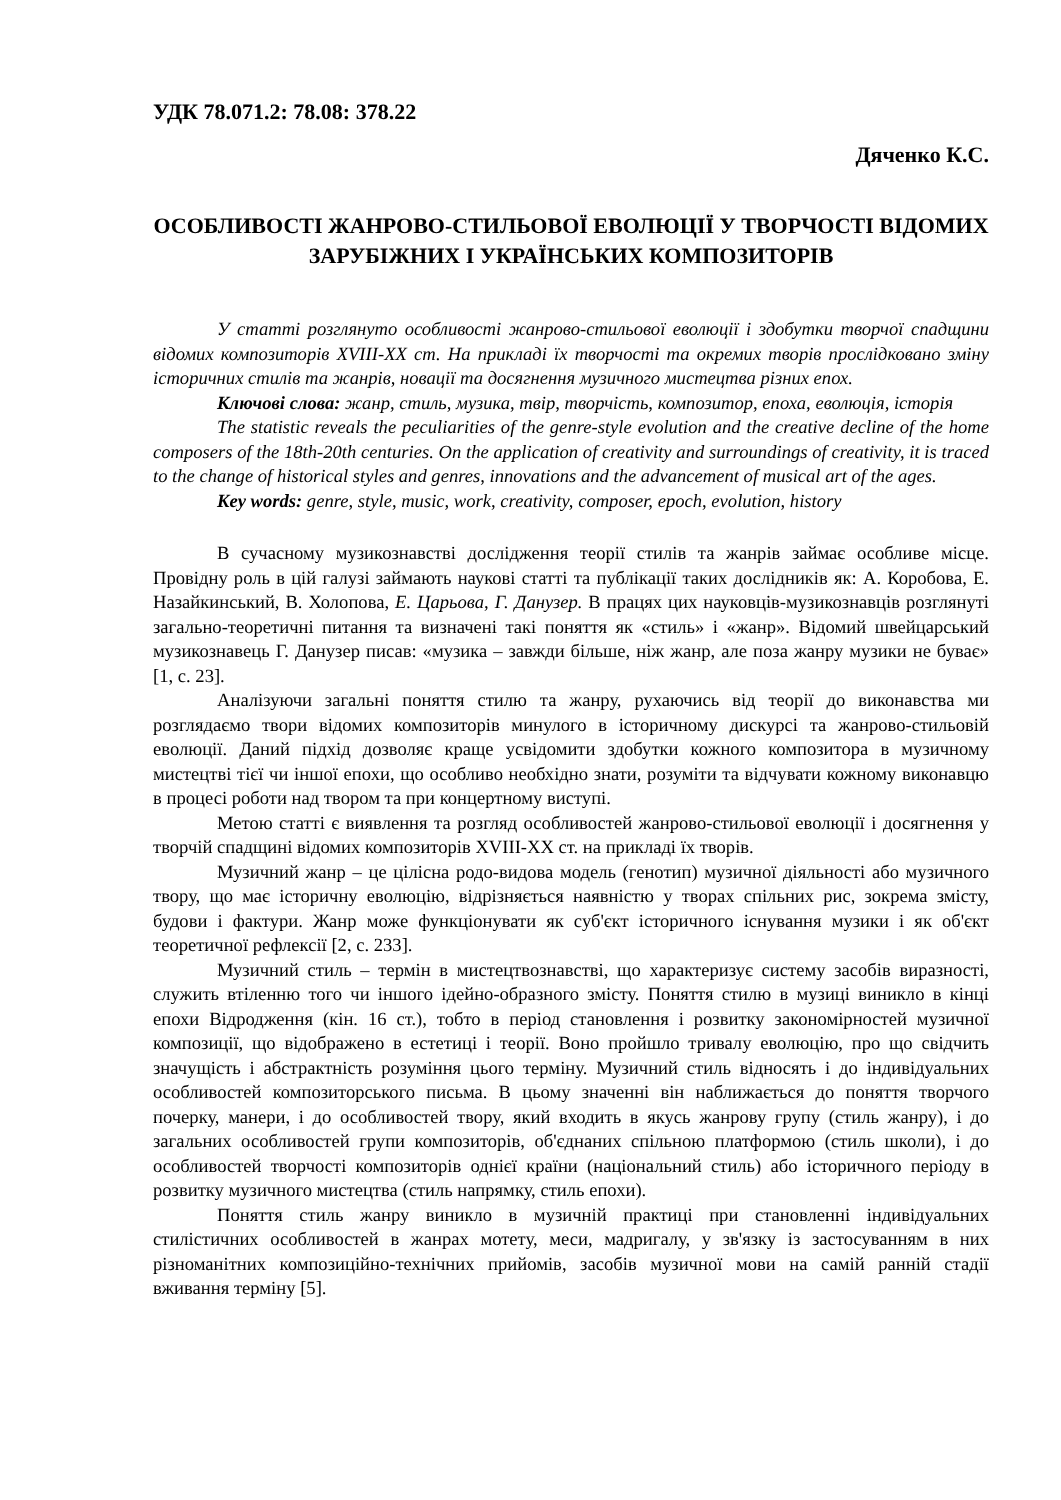УДК 78.071.2: 78.08: 378.22
Дяченко К.С.
ОСОБЛИВОСТІ ЖАНРОВО-СТИЛЬОВОЇ ЕВОЛЮЦІЇ У ТВОРЧОСТІ ВІДОМИХ ЗАРУБІЖНИХ І УКРАЇНСЬКИХ КОМПОЗИТОРІВ
У статті розглянуто особливості жанрово-стильової еволюції і здобутки творчої спадщини відомих композиторів XVIII-XX ст. На прикладі їх творчості та окремих творів прослідковано зміну історичних стилів та жанрів, новації та досягнення музичного мистецтва різних епох.
Ключові слова: жанр, стиль, музика, твір, творчість, композитор, епоха, еволюція, історія
The statistic reveals the peculiarities of the genre-style evolution and the creative decline of the home composers of the 18th-20th centuries. On the application of creativity and surroundings of creativity, it is traced to the change of historical styles and genres, innovations and the advancement of musical art of the ages.
Key words: genre, style, music, work, creativity, composer, epoch, evolution, history
В сучасному музикознавстві дослідження теорії стилів та жанрів займає особливе місце. Провідну роль в цій галузі займають наукові статті та публікації таких дослідників як: А. Коробова, Е. Назайкинський, В. Холопова, Е. Царьова, Г. Данузер. В працях цих науковців-музикознавців розглянуті загально-теоретичні питання та визначені такі поняття як «стиль» і «жанр». Відомий швейцарський музикознавець Г. Данузер писав: «музика – завжди більше, ніж жанр, але поза жанру музики не буває» [1, с. 23].
Аналізуючи загальні поняття стилю та жанру, рухаючись від теорії до виконавства ми розглядаємо твори відомих композиторів минулого в історичному дискурсі та жанрово-стильовій еволюції. Даний підхід дозволяє краще усвідомити здобутки кожного композитора в музичному мистецтві тієї чи іншої епохи, що особливо необхідно знати, розуміти та відчувати кожному виконавцю в процесі роботи над твором та при концертному виступі.
Метою статті є виявлення та розгляд особливостей жанрово-стильової еволюції і досягнення у творчій спадщині відомих композиторів XVIII-XX ст. на прикладі їх творів.
Музичний жанр – це цілісна родо-видова модель (генотип) музичної діяльності або музичного твору, що має історичну еволюцію, відрізняється наявністю у творах спільних рис, зокрема змісту, будови і фактури. Жанр може функціонувати як суб'єкт історичного існування музики і як об'єкт теоретичної рефлексії [2, с. 233].
Музичний стиль – термін в мистецтвознавстві, що характеризує систему засобів виразності, служить втіленню того чи іншого ідейно-образного змісту. Поняття стилю в музиці виникло в кінці епохи Відродження (кін. 16 ст.), тобто в період становлення і розвитку закономірностей музичної композиції, що відображено в естетиці і теорії. Воно пройшло тривалу еволюцію, про що свідчить значущість і абстрактність розуміння цього терміну. Музичний стиль відносять і до індивідуальних особливостей композиторського письма. В цьому значенні він наближається до поняття творчого почерку, манери, і до особливостей твору, який входить в якусь жанрову групу (стиль жанру), і до загальних особливостей групи композиторів, об'єднаних спільною платформою (стиль школи), і до особливостей творчості композиторів однієї країни (національний стиль) або історичного періоду в розвитку музичного мистецтва (стиль напрямку, стиль епохи).
Поняття стиль жанру виникло в музичній практиці при становленні індивідуальних стилістичних особливостей в жанрах мотету, меси, мадригалу, у зв'язку із застосуванням в них різноманітних композиційно-технічних прийомів, засобів музичної мови на самій ранній стадії вживання терміну [5].